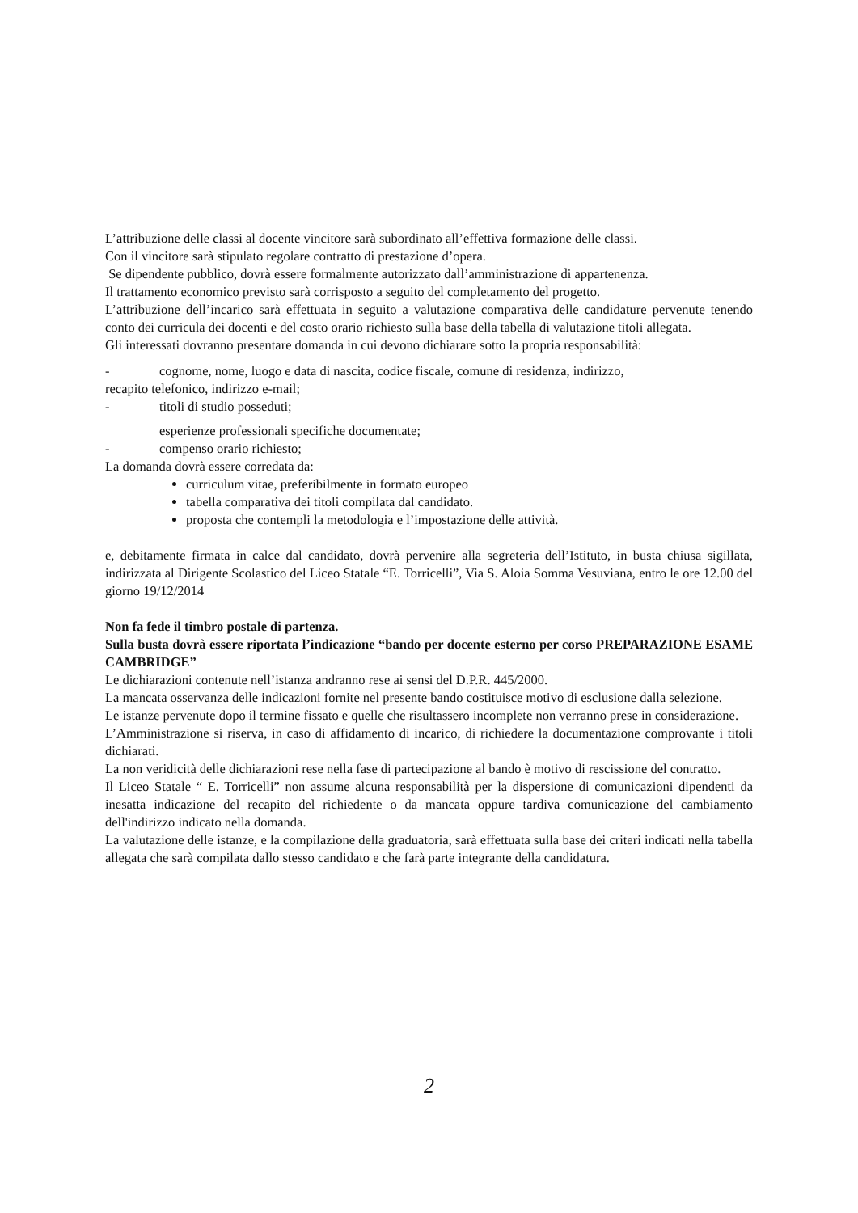L’attribuzione delle classi al docente vincitore sarà subordinato all’effettiva formazione delle classi.
Con il vincitore sarà stipulato regolare contratto di prestazione d’opera.
Se dipendente pubblico, dovrà essere formalmente autorizzato dall’amministrazione di appartenenza.
Il trattamento economico previsto sarà corrisposto a seguito del completamento del progetto.
L’attribuzione dell’incarico sarà effettuata in seguito a valutazione comparativa delle candidature pervenute tenendo conto dei curricula dei docenti e del costo orario richiesto sulla base della tabella di valutazione titoli allegata.
Gli interessati dovranno presentare domanda in cui devono dichiarare sotto la propria responsabilità:
- cognome, nome, luogo e data di nascita, codice fiscale, comune di residenza, indirizzo,
recapito telefonico, indirizzo e-mail;
- titoli di studio posseduti;
esperienze professionali specifiche documentate;
- compenso orario richiesto;
La domanda dovrà essere corredata da:
curriculum vitae, preferibilmente in formato europeo
tabella comparativa dei titoli compilata dal candidato.
proposta che contempli la metodologia e l’impostazione delle attività.
e, debitamente firmata in calce dal candidato, dovrà pervenire alla segreteria dell’Istituto, in busta chiusa sigillata, indirizzata al Dirigente Scolastico del Liceo Statale “E. Torricelli”, Via S. Aloia Somma Vesuviana, entro le ore 12.00 del giorno 19/12/2014
Non fa fede il timbro postale di partenza.
Sulla busta dovrà essere riportata l’indicazione “bando per docente esterno per corso PREPARAZIONE ESAME CAMBRIDGE”
Le dichiarazioni contenute nell’istanza andranno rese ai sensi del D.P.R. 445/2000.
La mancata osservanza delle indicazioni fornite nel presente bando costituisce motivo di esclusione dalla selezione.
Le istanze pervenute dopo il termine fissato e quelle che risultassero incomplete non verranno prese in considerazione.
L’Amministrazione si riserva, in caso di affidamento di incarico, di richiedere la documentazione comprovante i titoli dichiarati.
La non veridicità delle dichiarazioni rese nella fase di partecipazione al bando è motivo di rescissione del contratto.
Il Liceo Statale “ E. Torricelli” non assume alcuna responsabilità per la dispersione di comunicazioni dipendenti da inesatta indicazione del recapito del richiedente o da mancata oppure tardiva comunicazione del cambiamento dell'indirizzo indicato nella domanda.
La valutazione delle istanze, e la compilazione della graduatoria, sarà effettuata sulla base dei criteri indicati nella tabella allegata che sarà compilata dallo stesso candidato e che farà parte integrante della candidatura.
2